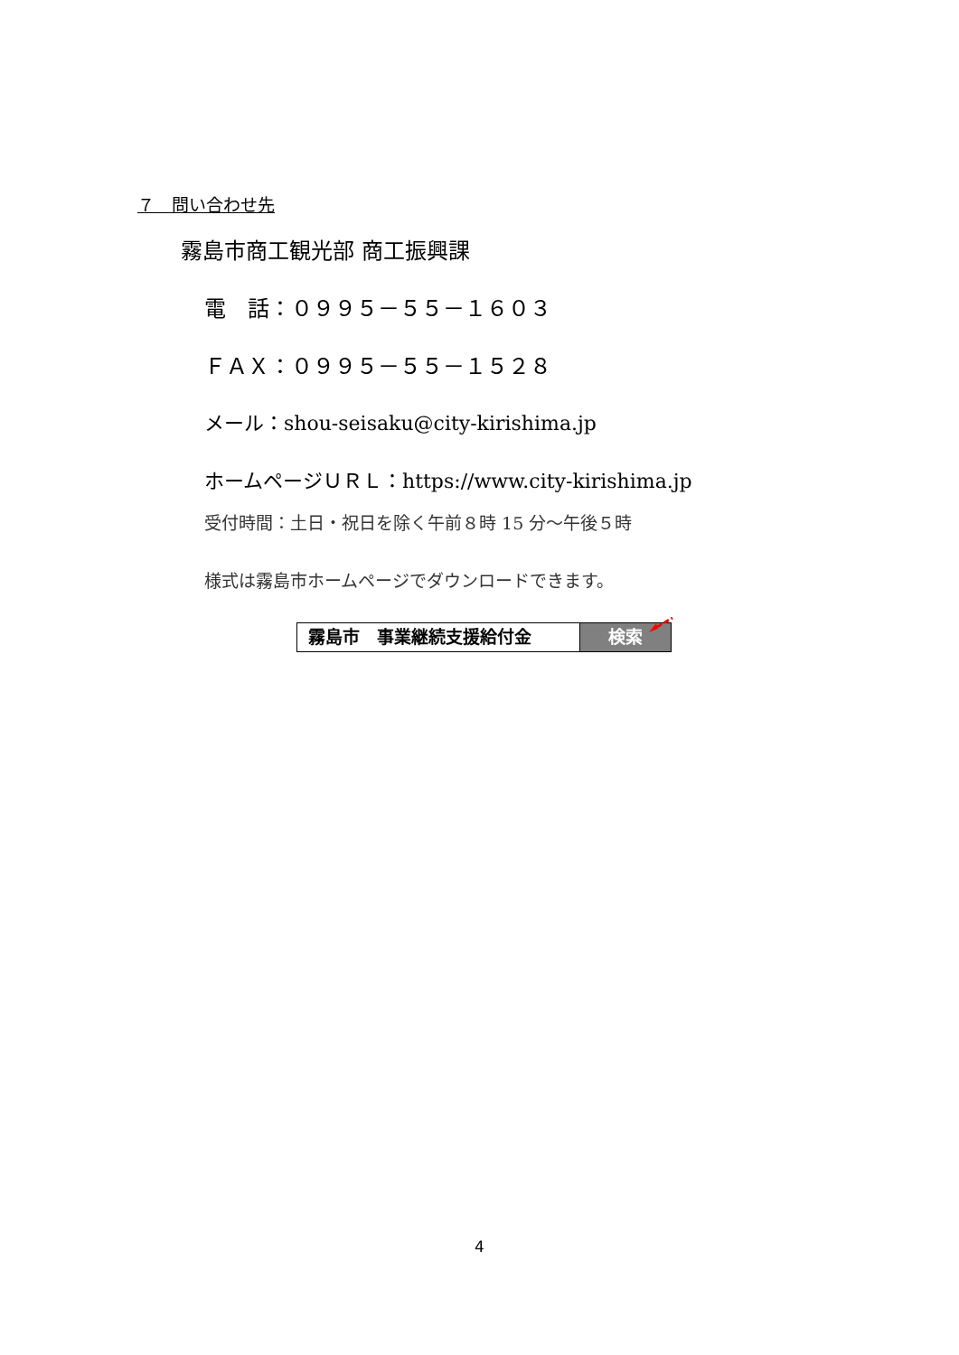７　問い合わせ先
霧島市商工観光部 商工振興課
電　話：０９９５－５５－１６０３
ＦＡＸ：０９９５－５５－１５２８
メール：shou-seisaku@city-kirishima.jp
ホームページＵＲＬ：https://www.city-kirishima.jp
受付時間：土日・祝日を除く午前８時 15 分～午後５時
様式は霧島市ホームページでダウンロードできます。
霧島市　事業継続支援給付金 検索
4